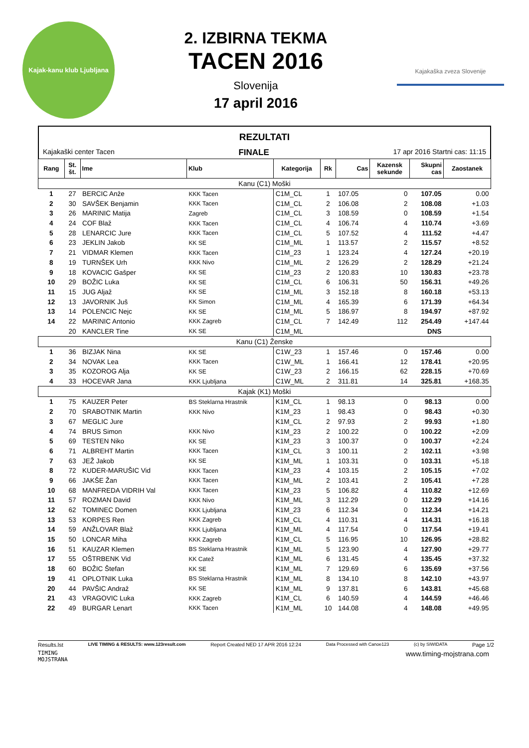Kajak-kanu klub Ljubljana
2. IZBIRNA TEKMA
TACEN 2016
Slovenija
17 april 2016
Kajakaška zveza Slovenije
REZULTATI
Kajakaški center Tacen FINALE 17 apr 2016 Startni cas: 11:15
| Rang | St. št. | Ime | Klub | Kategorija | Rk | Cas | Kazensk sekunde | Skupni cas | Zaostanek |
| --- | --- | --- | --- | --- | --- | --- | --- | --- | --- |
| Kanu (C1) Moški | | | | | | | | | |
| 1 | 27 | BERCIC Anže | KKK Tacen | C1M_CL | 1 | 107.05 | 0 | 107.05 | 0.00 |
| 2 | 30 | SAVŠEK Benjamin | KKK Tacen | C1M_CL | 2 | 106.08 | 2 | 108.08 | +1.03 |
| 3 | 26 | MARINIC Matija | Zagreb | C1M_CL | 3 | 108.59 | 0 | 108.59 | +1.54 |
| 4 | 24 | COF Blaž | KKK Tacen | C1M_CL | 4 | 106.74 | 4 | 110.74 | +3.69 |
| 5 | 28 | LENARCIC Jure | KKK Tacen | C1M_CL | 5 | 107.52 | 4 | 111.52 | +4.47 |
| 6 | 23 | JEKLIN Jakob | KK SE | C1M_ML | 1 | 113.57 | 2 | 115.57 | +8.52 |
| 7 | 21 | VIDMAR Klemen | KKK Tacen | C1M_23 | 1 | 123.24 | 4 | 127.24 | +20.19 |
| 8 | 19 | TURNŠEK Urh | KKK Nivo | C1M_ML | 2 | 126.29 | 2 | 128.29 | +21.24 |
| 9 | 18 | KOVACIC Gašper | KK SE | C1M_23 | 2 | 120.83 | 10 | 130.83 | +23.78 |
| 10 | 29 | BOŽIC Luka | KK SE | C1M_CL | 6 | 106.31 | 50 | 156.31 | +49.26 |
| 11 | 15 | JUG Aljaž | KK SE | C1M_ML | 3 | 152.18 | 8 | 160.18 | +53.13 |
| 12 | 13 | JAVORNIK Juš | KK Simon | C1M_ML | 4 | 165.39 | 6 | 171.39 | +64.34 |
| 13 | 14 | POLENCIC Nejc | KK SE | C1M_ML | 5 | 186.97 | 8 | 194.97 | +87.92 |
| 14 | 22 | MARINIC Antonio | KKK Zagreb | C1M_CL | 7 | 142.49 | 112 | 254.49 | +147.44 |
| | 20 | KANCLER Tine | KK SE | C1M_ML | | | | DNS | |
| Kanu (C1) Ženske | | | | | | | | | |
| 1 | 36 | BIZJAK Nina | KK SE | C1W_23 | 1 | 157.46 | 0 | 157.46 | 0.00 |
| 2 | 34 | NOVAK Lea | KKK Tacen | C1W_ML | 1 | 166.41 | 12 | 178.41 | +20.95 |
| 3 | 35 | KOZOROG Alja | KK SE | C1W_23 | 2 | 166.15 | 62 | 228.15 | +70.69 |
| 4 | 33 | HOCEVAR Jana | KKK Ljubljana | C1W_ML | 2 | 311.81 | 14 | 325.81 | +168.35 |
| Kajak (K1) Moški | | | | | | | | | |
| 1 | 75 | KAUZER Peter | BS Steklarna Hrastnik | K1M_CL | 1 | 98.13 | 0 | 98.13 | 0.00 |
| 2 | 70 | SRABOTNIK Martin | KKK Nivo | K1M_23 | 1 | 98.43 | 0 | 98.43 | +0.30 |
| 3 | 67 | MEGLIC Jure | | K1M_CL | 2 | 97.93 | 2 | 99.93 | +1.80 |
| 4 | 74 | BRUS Simon | KKK Nivo | K1M_23 | 2 | 100.22 | 0 | 100.22 | +2.09 |
| 5 | 69 | TESTEN Niko | KK SE | K1M_23 | 3 | 100.37 | 0 | 100.37 | +2.24 |
| 6 | 71 | ALBREHT Martin | KKK Tacen | K1M_CL | 3 | 100.11 | 2 | 102.11 | +3.98 |
| 7 | 63 | JEŽ Jakob | KK SE | K1M_ML | 1 | 103.31 | 0 | 103.31 | +5.18 |
| 8 | 72 | KUDER-MARUŠIC Vid | KKK Tacen | K1M_23 | 4 | 103.15 | 2 | 105.15 | +7.02 |
| 9 | 66 | JAKŠE Žan | KKK Tacen | K1M_ML | 2 | 103.41 | 2 | 105.41 | +7.28 |
| 10 | 68 | MANFREDA VIDRIH Val | KKK Tacen | K1M_23 | 5 | 106.82 | 4 | 110.82 | +12.69 |
| 11 | 57 | ROZMAN David | KKK Nivo | K1M_ML | 3 | 112.29 | 0 | 112.29 | +14.16 |
| 12 | 62 | TOMINEC Domen | KKK Ljubljana | K1M_23 | 6 | 112.34 | 0 | 112.34 | +14.21 |
| 13 | 53 | KORPES Ren | KKK Zagreb | K1M_CL | 4 | 110.31 | 4 | 114.31 | +16.18 |
| 14 | 59 | ANŽLOVAR Blaž | KKK Ljubljana | K1M_ML | 4 | 117.54 | 0 | 117.54 | +19.41 |
| 15 | 50 | LONCAR Miha | KKK Zagreb | K1M_CL | 5 | 116.95 | 10 | 126.95 | +28.82 |
| 16 | 51 | KAUZAR Klemen | BS Steklarna Hrastnik | K1M_ML | 5 | 123.90 | 4 | 127.90 | +29.77 |
| 17 | 55 | OŠTRBENK Vid | KK Catež | K1M_ML | 6 | 131.45 | 4 | 135.45 | +37.32 |
| 18 | 60 | BOŽIC Štefan | KK SE | K1M_ML | 7 | 129.69 | 6 | 135.69 | +37.56 |
| 19 | 41 | OPLOTNIK Luka | BS Steklarna Hrastnik | K1M_ML | 8 | 134.10 | 8 | 142.10 | +43.97 |
| 20 | 44 | PAVŠIC Andraž | KK SE | K1M_ML | 9 | 137.81 | 6 | 143.81 | +45.68 |
| 21 | 43 | VRAGOVIC Luka | KKK Zagreb | K1M_CL | 6 | 140.59 | 4 | 144.59 | +46.46 |
| 22 | 49 | BURGAR Lenart | KKK Tacen | K1M_ML | 10 | 144.08 | 4 | 148.08 | +49.95 |
Results.lst LIVE TIMING & RESULTS: www.123result.com Report Created NED 17 APR 2016 12:24 Data Processed with Canoe123 (c) by SIWIDATA Page 1/2
TIMING
MOJSTRANA www.timing-mojstrana.com